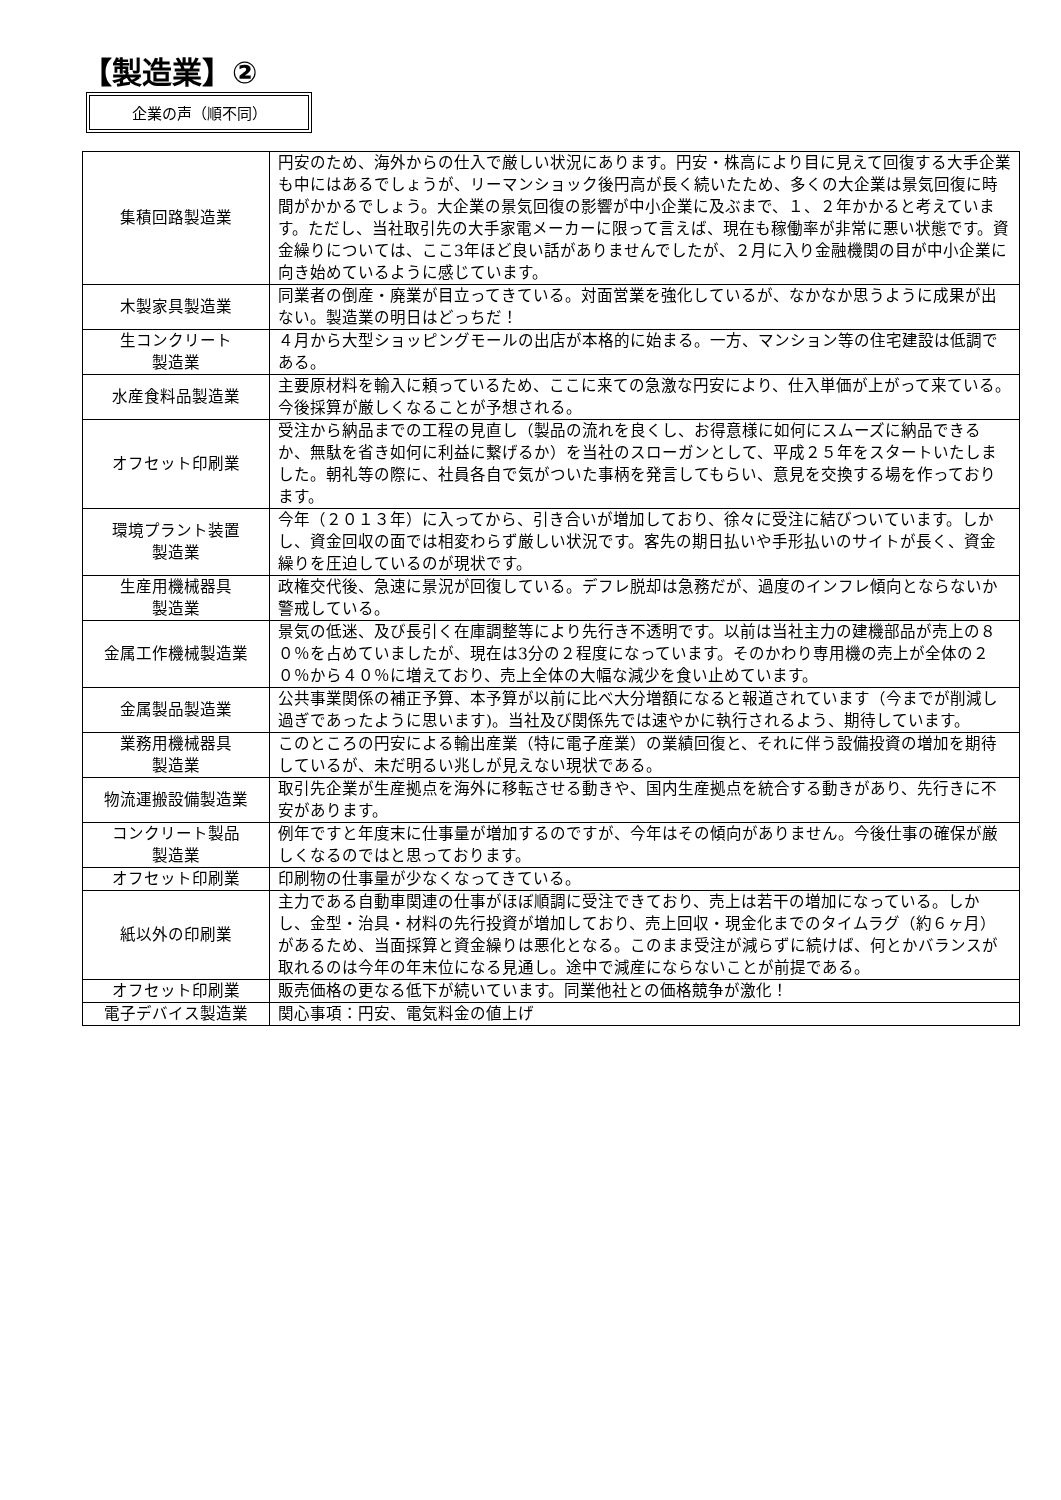【製造業】②
企業の声（順不同）
| 集積回路製造業 | 円安のため、海外からの仕入で厳しい状況にあります。円安・株高により目に見えて回復する大手企業も中にはあるでしょうが、リーマンショック後円高が長く続いたため、多くの大企業は景気回復に時間がかかるでしょう。大企業の景気回復の影響が中小企業に及ぶまで、１、２年かかると考えています。ただし、当社取引先の大手家電メーカーに限って言えば、現在も稼働率が非常に悪い状態です。資金繰りについては、ここ3年ほど良い話がありませんでしたが、２月に入り金融機関の目が中小企業に向き始めているように感じています。 |
| 木製家具製造業 | 同業者の倒産・廃業が目立ってきている。対面営業を強化しているが、なかなか思うように成果が出ない。製造業の明日はどっちだ！ |
| 生コンクリート 製造業 | ４月から大型ショッピングモールの出店が本格的に始まる。一方、マンション等の住宅建設は低調である。 |
| 水産食料品製造業 | 主要原材料を輸入に頼っているため、ここに来ての急激な円安により、仕入単価が上がって来ている。今後採算が厳しくなることが予想される。 |
| オフセット印刷業 | 受注から納品までの工程の見直し（製品の流れを良くし、お得意様に如何にスムーズに納品できるか、無駄を省き如何に利益に繋げるか）を当社のスローガンとして、平成２５年をスタートいたしました。朝礼等の際に、社員各自で気がついた事柄を発言してもらい、意見を交換する場を作っております。 |
| 環境プラント装置 製造業 | 今年（２０１３年）に入ってから、引き合いが増加しており、徐々に受注に結びついています。しかし、資金回収の面では相変わらず厳しい状況です。客先の期日払いや手形払いのサイトが長く、資金繰りを圧迫しているのが現状です。 |
| 生産用機械器具 製造業 | 政権交代後、急速に景況が回復している。デフレ脱却は急務だが、過度のインフレ傾向とならないか警戒している。 |
| 金属工作機械製造業 | 景気の低迷、及び長引く在庫調整等により先行き不透明です。以前は当社主力の建機部品が売上の８０％を占めていましたが、現在は3分の２程度になっています。そのかわり専用機の売上が全体の２０％から４０％に増えており、売上全体の大幅な減少を食い止めています。 |
| 金属製品製造業 | 公共事業関係の補正予算、本予算が以前に比べ大分増額になると報道されています（今までが削減し過ぎであったように思います)。当社及び関係先では速やかに執行されるよう、期待しています。 |
| 業務用機械器具 製造業 | このところの円安による輸出産業（特に電子産業）の業績回復と、それに伴う設備投資の増加を期待しているが、未だ明るい兆しが見えない現状である。 |
| 物流運搬設備製造業 | 取引先企業が生産拠点を海外に移転させる動きや、国内生産拠点を統合する動きがあり、先行きに不安があります。 |
| コンクリート製品 製造業 | 例年ですと年度末に仕事量が増加するのですが、今年はその傾向がありません。今後仕事の確保が厳しくなるのではと思っております。 |
| オフセット印刷業 | 印刷物の仕事量が少なくなってきている。 |
| 紙以外の印刷業 | 主力である自動車関連の仕事がほぼ順調に受注できており、売上は若干の増加になっている。しかし、金型・治具・材料の先行投資が増加しており、売上回収・現金化までのタイムラグ（約６ヶ月）があるため、当面採算と資金繰りは悪化となる。このまま受注が減らずに続けば、何とかバランスが取れるのは今年の年末位になる見通し。途中で減産にならないことが前提である。 |
| オフセット印刷業 | 販売価格の更なる低下が続いています。同業他社との価格競争が激化！ |
| 電子デバイス製造業 | 関心事項：円安、電気料金の値上げ |